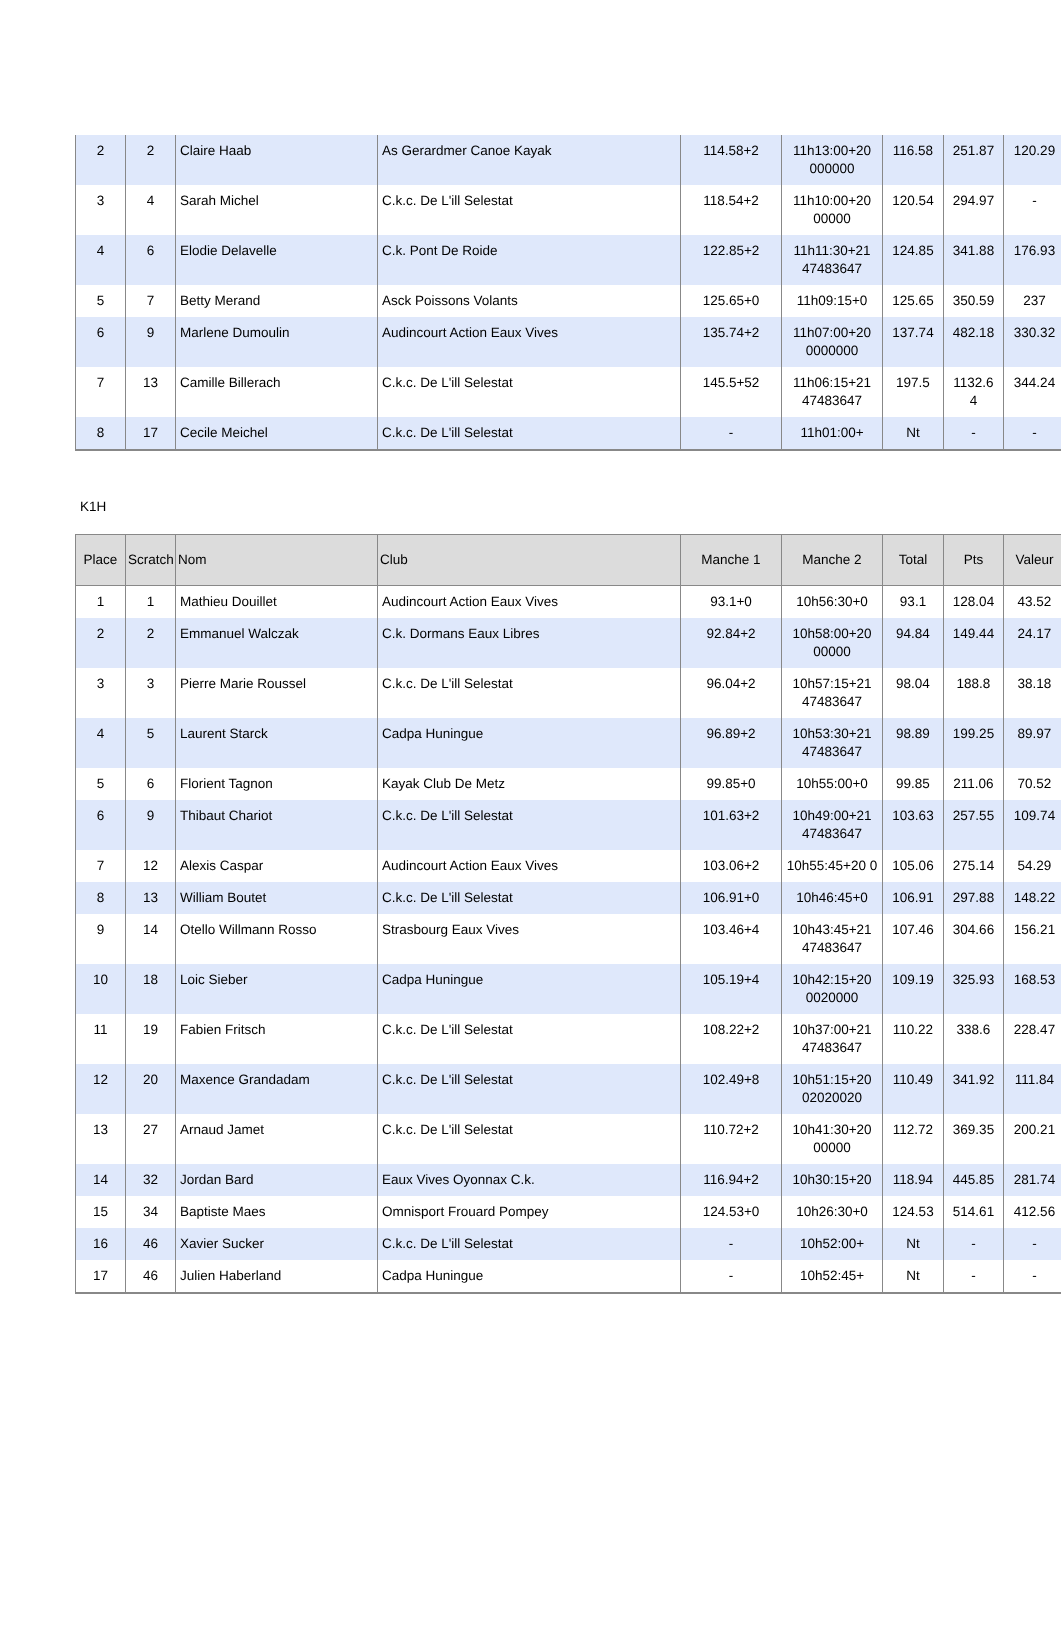| 2 | 2 | Claire Haab | As Gerardmer Canoe Kayak | 114.58+2 | 11h13:00+20 000000 | 116.58 | 251.87 | 120.29 |
| 3 | 4 | Sarah Michel | C.k.c. De L'ill Selestat | 118.54+2 | 11h10:00+20 00000 | 120.54 | 294.97 | - |
| 4 | 6 | Elodie Delavelle | C.k. Pont De Roide | 122.85+2 | 11h11:30+21 47483647 | 124.85 | 341.88 | 176.93 |
| 5 | 7 | Betty Merand | Asck Poissons Volants | 125.65+0 | 11h09:15+0 | 125.65 | 350.59 | 237 |
| 6 | 9 | Marlene Dumoulin | Audincourt Action Eaux Vives | 135.74+2 | 11h07:00+20 0000000 | 137.74 | 482.18 | 330.32 |
| 7 | 13 | Camille Billerach | C.k.c. De L'ill Selestat | 145.5+52 | 11h06:15+21 47483647 | 197.5 | 1132.6 4 | 344.24 |
| 8 | 17 | Cecile Meichel | C.k.c. De L'ill Selestat | - | 11h01:00+ | Nt | - | - |
K1H
| Place | Scratch | Nom | Club | Manche 1 | Manche 2 | Total | Pts | Valeur |
| --- | --- | --- | --- | --- | --- | --- | --- | --- |
| 1 | 1 | Mathieu Douillet | Audincourt Action Eaux Vives | 93.1+0 | 10h56:30+0 | 93.1 | 128.04 | 43.52 |
| 2 | 2 | Emmanuel Walczak | C.k. Dormans Eaux Libres | 92.84+2 | 10h58:00+20 00000 | 94.84 | 149.44 | 24.17 |
| 3 | 3 | Pierre Marie Roussel | C.k.c. De L'ill Selestat | 96.04+2 | 10h57:15+21 47483647 | 98.04 | 188.8 | 38.18 |
| 4 | 5 | Laurent Starck | Cadpa Huningue | 96.89+2 | 10h53:30+21 47483647 | 98.89 | 199.25 | 89.97 |
| 5 | 6 | Florient Tagnon | Kayak Club De Metz | 99.85+0 | 10h55:00+0 | 99.85 | 211.06 | 70.52 |
| 6 | 9 | Thibaut Chariot | C.k.c. De L'ill Selestat | 101.63+2 | 10h49:00+21 47483647 | 103.63 | 257.55 | 109.74 |
| 7 | 12 | Alexis Caspar | Audincourt Action Eaux Vives | 103.06+2 | 10h55:45+20 0 | 105.06 | 275.14 | 54.29 |
| 8 | 13 | William Boutet | C.k.c. De L'ill Selestat | 106.91+0 | 10h46:45+0 | 106.91 | 297.88 | 148.22 |
| 9 | 14 | Otello Willmann Rosso | Strasbourg Eaux Vives | 103.46+4 | 10h43:45+21 47483647 | 107.46 | 304.66 | 156.21 |
| 10 | 18 | Loic Sieber | Cadpa Huningue | 105.19+4 | 10h42:15+20 0020000 | 109.19 | 325.93 | 168.53 |
| 11 | 19 | Fabien Fritsch | C.k.c. De L'ill Selestat | 108.22+2 | 10h37:00+21 47483647 | 110.22 | 338.6 | 228.47 |
| 12 | 20 | Maxence Grandadam | C.k.c. De L'ill Selestat | 102.49+8 | 10h51:15+20 02020020 | 110.49 | 341.92 | 111.84 |
| 13 | 27 | Arnaud Jamet | C.k.c. De L'ill Selestat | 110.72+2 | 10h41:30+20 00000 | 112.72 | 369.35 | 200.21 |
| 14 | 32 | Jordan Bard | Eaux Vives Oyonnax C.k. | 116.94+2 | 10h30:15+20 | 118.94 | 445.85 | 281.74 |
| 15 | 34 | Baptiste Maes | Omnisport Frouard Pompey | 124.53+0 | 10h26:30+0 | 124.53 | 514.61 | 412.56 |
| 16 | 46 | Xavier Sucker | C.k.c. De L'ill Selestat | - | 10h52:00+ | Nt | - | - |
| 17 | 46 | Julien Haberland | Cadpa Huningue | - | 10h52:45+ | Nt | - | - |